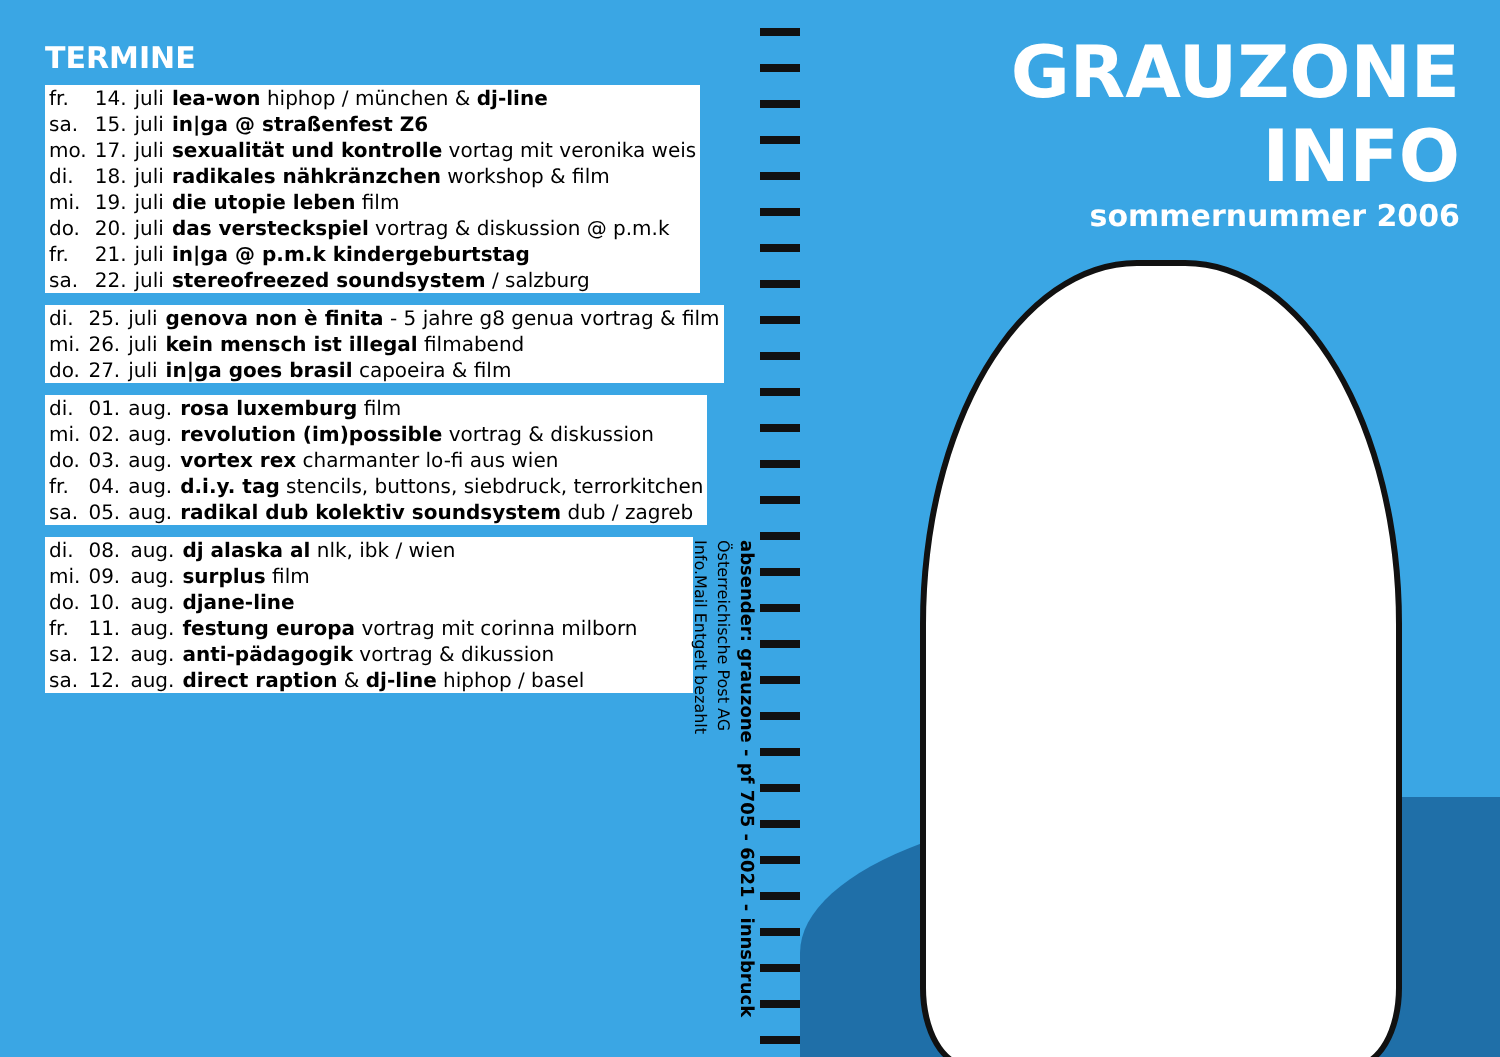TERMINE
| fr. | 14. | juli | lea-won hiphop / münchen & dj-line |
| sa. | 15. | juli | in/ga @ straßenfest Z6 |
| mo. | 17. | juli | sexualität und kontrolle vortag mit veronika weis |
| di. | 18. | juli | radikales nähkränzchen workshop & film |
| mi. | 19. | juli | die utopie leben film |
| do. | 20. | juli | das versteckspiel vortrag & diskussion @ p.m.k |
| fr. | 21. | juli | in/ga @ p.m.k kindergeburtstag |
| sa. | 22. | juli | stereofreezed soundsystem / salzburg |
| di. | 25. | juli | genova non è finita - 5 jahre g8 genua vortrag & film |
| mi. | 26. | juli | kein mensch ist illegal filmabend |
| do. | 27. | juli | in/ga goes brasil capoeira & film |
| di. | 01. | aug. | rosa luxemburg film |
| mi. | 02. | aug. | revolution (im)possible vortrag & diskussion |
| do. | 03. | aug. | vortex rex charmanter lo-fi aus wien |
| fr. | 04. | aug. | d.i.y. tag stencils, buttons, siebdruck, terrorkitchen |
| sa. | 05. | aug. | radikal dub kolektiv soundsystem dub / zagreb |
| di. | 08. | aug. | dj alaska al nlk, ibk / wien |
| mi. | 09. | aug. | surplus film |
| do. | 10. | aug. | djane-line |
| fr. | 11. | aug. | festung europa vortrag mit corinna milborn |
| sa. | 12. | aug. | anti-pädagogik vortrag & dikussion |
| sa. | 12. | aug. | direct raption & dj-line hiphop / basel |
absender: grauzone - pf 705 - 6021 - innsbruck
Österreichische Post AG
Info.Mail Entgelt bezahlt
GRAUZONE INFO
sommernummer 2006